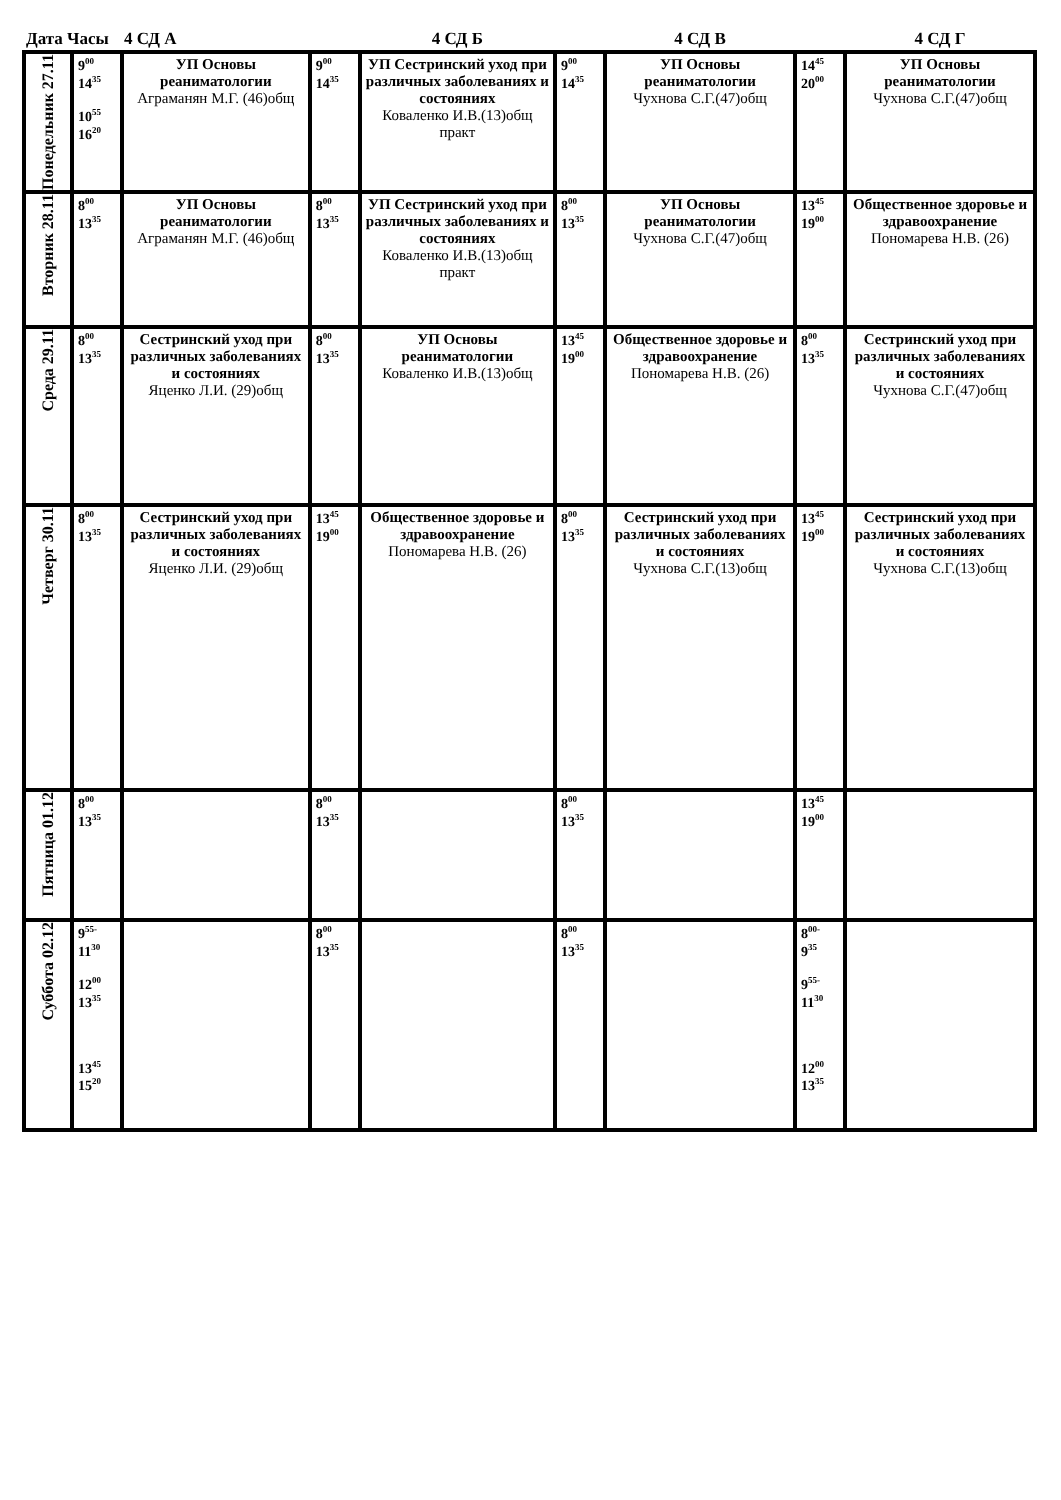| Дата Часы | | 4 СД А | | 4 СД Б | | 4 СД В | | 4 СД Г |
| --- | --- | --- | --- | --- | --- | --- | --- | --- |
| Понедельник 27.11 | 9<sup>00</sup> 14<sup>35</sup> 10<sup>55</sup> 16<sup>20</sup> | УП Основы реаниматологии Аграманян М.Г. (46)общ | 9<sup>00</sup> 14<sup>35</sup> | УП Сестринский уход при различных заболеваниях и состояниях Коваленко И.В.(13)общ практ | 9<sup>00</sup> 14<sup>35</sup> | УП Основы реаниматологии Чухнова С.Г.(47)общ | 14<sup>45</sup> 20<sup>00</sup> | УП Основы реаниматологии Чухнова С.Г.(47)общ |
| Вторник 28.11 | 8<sup>00</sup> 13<sup>35</sup> | УП Основы реаниматологии Аграманян М.Г. (46)общ | 8<sup>00</sup> 13<sup>35</sup> | УП Сестринский уход при различных заболеваниях и состояниях Коваленко И.В.(13)общ практ | 8<sup>00</sup> 13<sup>35</sup> | УП Основы реаниматологии Чухнова С.Г.(47)общ | 13<sup>45</sup> 19<sup>00</sup> | Общественное здоровье и здравоохранение Пономарева Н.В. (26) |
| Среда 29.11 | 8<sup>00</sup> 13<sup>35</sup> | Сестринский уход при различных заболеваниях и состояниях Яценко Л.И. (29)общ | 8<sup>00</sup> 13<sup>35</sup> | УП Основы реаниматологии Коваленко И.В.(13)общ | 13<sup>45</sup> 19<sup>00</sup> | Общественное здоровье и здравоохранение Пономарева Н.В. (26) | 8<sup>00</sup> 13<sup>35</sup> | Сестринский уход при различных заболеваниях и состояниях Чухнова С.Г.(47)общ |
| Четверг 30.11 | 8<sup>00</sup> 13<sup>35</sup> | Сестринский уход при различных заболеваниях и состояниях Яценко Л.И. (29)общ | 13<sup>45</sup> 19<sup>00</sup> | Общественное здоровье и здравоохранение Пономарева Н.В. (26) | 8<sup>00</sup> 13<sup>35</sup> | Сестринский уход при различных заболеваниях и состояниях Чухнова С.Г.(13)общ | 13<sup>45</sup> 19<sup>00</sup> | Сестринский уход при различных заболеваниях и состояниях Чухнова С.Г.(13)общ |
| Пятница 01.12 | 8<sup>00</sup> 13<sup>35</sup> | | 8<sup>00</sup> 13<sup>35</sup> | | 8<sup>00</sup> 13<sup>35</sup> | | 13<sup>45</sup> 19<sup>00</sup> | |
| Суббота 02.12 | 9<sup>55-</sup> 11<sup>30</sup> 12<sup>00</sup> 13<sup>35</sup> 13<sup>45</sup> 15<sup>20</sup> | | 8<sup>00</sup> 13<sup>35</sup> | | 8<sup>00</sup> 13<sup>35</sup> | | 8<sup>00-</sup> 9<sup>35</sup> 9<sup>55-</sup> 11<sup>30</sup> 12<sup>00</sup> 13<sup>35</sup> | |